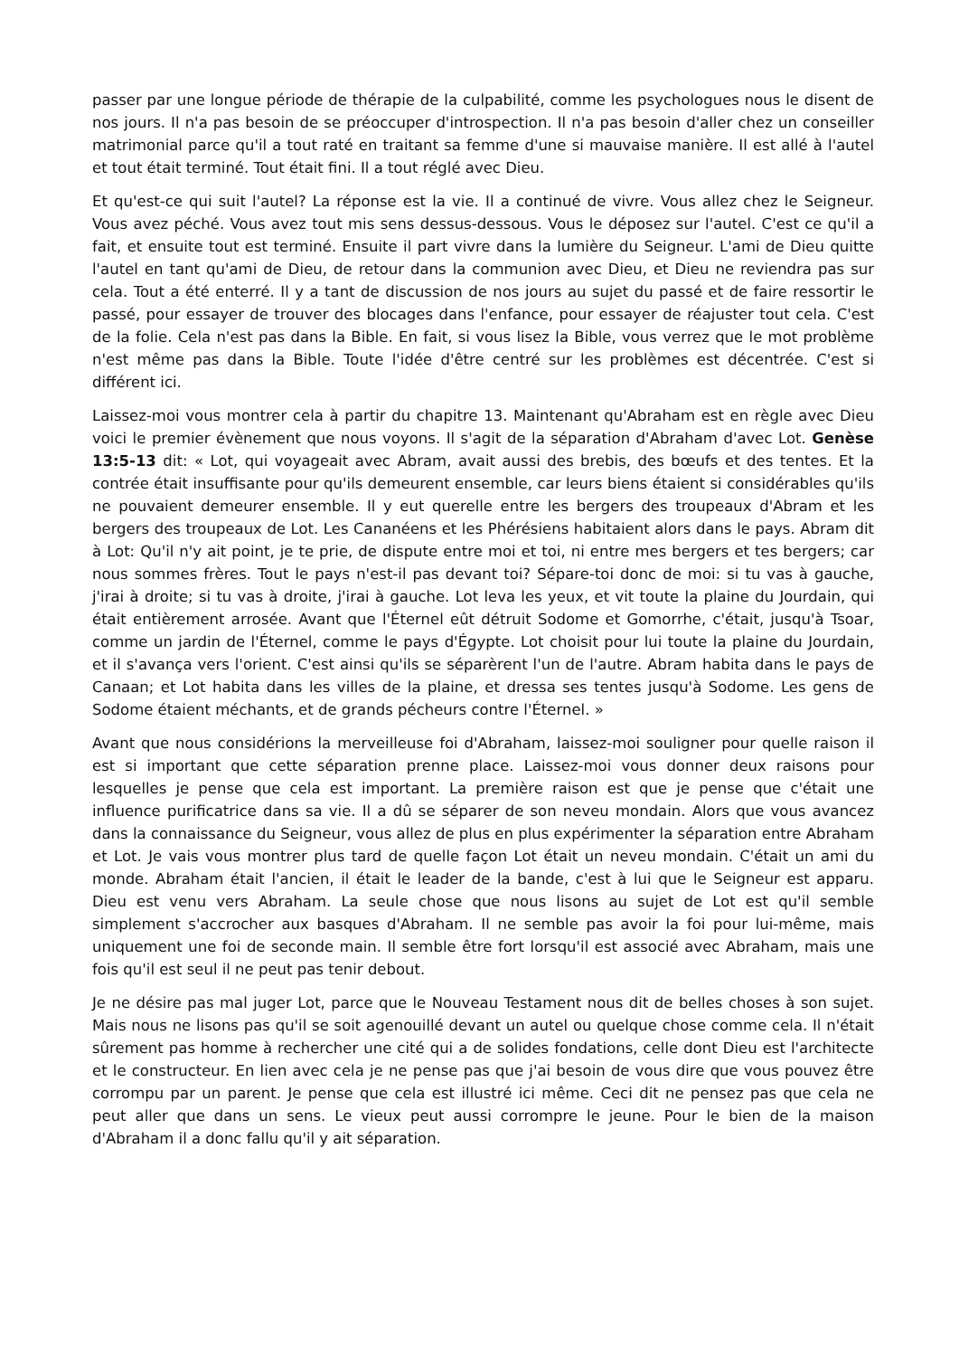passer par une longue période de thérapie de la culpabilité, comme les psychologues nous le disent de nos jours. Il n'a pas besoin de se préoccuper d'introspection. Il n'a pas besoin d'aller chez un conseiller matrimonial parce qu'il a tout raté en traitant sa femme d'une si mauvaise manière. Il est allé à l'autel et tout était terminé. Tout était fini. Il a tout réglé avec Dieu.
Et qu'est-ce qui suit l'autel? La réponse est la vie. Il a continué de vivre. Vous allez chez le Seigneur. Vous avez péché. Vous avez tout mis sens dessus-dessous. Vous le déposez sur l'autel. C'est ce qu'il a fait, et ensuite tout est terminé. Ensuite il part vivre dans la lumière du Seigneur. L'ami de Dieu quitte l'autel en tant qu'ami de Dieu, de retour dans la communion avec Dieu, et Dieu ne reviendra pas sur cela. Tout a été enterré. Il y a tant de discussion de nos jours au sujet du passé et de faire ressortir le passé, pour essayer de trouver des blocages dans l'enfance, pour essayer de réajuster tout cela. C'est de la folie. Cela n'est pas dans la Bible. En fait, si vous lisez la Bible, vous verrez que le mot problème n'est même pas dans la Bible. Toute l'idée d'être centré sur les problèmes est décentrée. C'est si différent ici.
Laissez-moi vous montrer cela à partir du chapitre 13. Maintenant qu'Abraham est en règle avec Dieu voici le premier évènement que nous voyons. Il s'agit de la séparation d'Abraham d'avec Lot. Genèse 13:5-13 dit: « Lot, qui voyageait avec Abram, avait aussi des brebis, des bœufs et des tentes. Et la contrée était insuffisante pour qu'ils demeurent ensemble, car leurs biens étaient si considérables qu'ils ne pouvaient demeurer ensemble. Il y eut querelle entre les bergers des troupeaux d'Abram et les bergers des troupeaux de Lot. Les Cananéens et les Phérésiens habitaient alors dans le pays. Abram dit à Lot: Qu'il n'y ait point, je te prie, de dispute entre moi et toi, ni entre mes bergers et tes bergers; car nous sommes frères. Tout le pays n'est-il pas devant toi? Sépare-toi donc de moi: si tu vas à gauche, j'irai à droite; si tu vas à droite, j'irai à gauche. Lot leva les yeux, et vit toute la plaine du Jourdain, qui était entièrement arrosée. Avant que l'Éternel eût détruit Sodome et Gomorrhe, c'était, jusqu'à Tsoar, comme un jardin de l'Éternel, comme le pays d'Égypte. Lot choisit pour lui toute la plaine du Jourdain, et il s'avança vers l'orient. C'est ainsi qu'ils se séparèrent l'un de l'autre. Abram habita dans le pays de Canaan; et Lot habita dans les villes de la plaine, et dressa ses tentes jusqu'à Sodome. Les gens de Sodome étaient méchants, et de grands pécheurs contre l'Éternel. »
Avant que nous considérions la merveilleuse foi d'Abraham, laissez-moi souligner pour quelle raison il est si important que cette séparation prenne place. Laissez-moi vous donner deux raisons pour lesquelles je pense que cela est important. La première raison est que je pense que c'était une influence purificatrice dans sa vie. Il a dû se séparer de son neveu mondain. Alors que vous avancez dans la connaissance du Seigneur, vous allez de plus en plus expérimenter la séparation entre Abraham et Lot. Je vais vous montrer plus tard de quelle façon Lot était un neveu mondain. C'était un ami du monde. Abraham était l'ancien, il était le leader de la bande, c'est à lui que le Seigneur est apparu. Dieu est venu vers Abraham. La seule chose que nous lisons au sujet de Lot est qu'il semble simplement s'accrocher aux basques d'Abraham. Il ne semble pas avoir la foi pour lui-même, mais uniquement une foi de seconde main. Il semble être fort lorsqu'il est associé avec Abraham, mais une fois qu'il est seul il ne peut pas tenir debout.
Je ne désire pas mal juger Lot, parce que le Nouveau Testament nous dit de belles choses à son sujet. Mais nous ne lisons pas qu'il se soit agenouillé devant un autel ou quelque chose comme cela. Il n'était sûrement pas homme à rechercher une cité qui a de solides fondations, celle dont Dieu est l'architecte et le constructeur. En lien avec cela je ne pense pas que j'ai besoin de vous dire que vous pouvez être corrompu par un parent. Je pense que cela est illustré ici même. Ceci dit ne pensez pas que cela ne peut aller que dans un sens. Le vieux peut aussi corrompre le jeune. Pour le bien de la maison d'Abraham il a donc fallu qu'il y ait séparation.